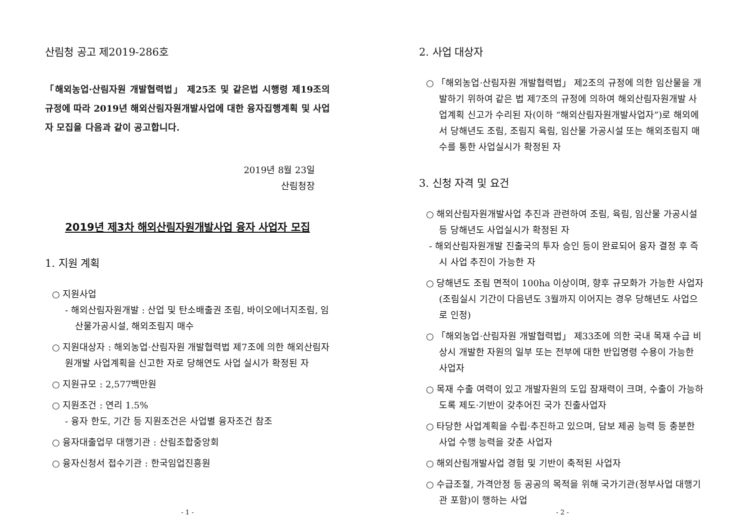산림청 공고 제2019-286호
「해외농업·산림자원 개발협력법」 제25조 및 같은법 시행령 제19조의 규정에 따라 2019년 해외산림자원개발사업에 대한 융자집행계획 및 사업자 모집을 다음과 같이 공고합니다.
2019년 8월 23일
산림청장
2019년 제3차 해외산림자원개발사업 융자 사업자 모집
1. 지원 계획
○ 지원사업
- 해외산림자원개발 : 산업 및 탄소배출권 조림, 바이오에너지조림, 임산물가공시설, 해외조림지 매수
○ 지원대상자 : 해외농업·산림자원 개발협력법 제7조에 의한 해외산림자원개발 사업계획을 신고한 자로 당해연도 사업 실시가 확정된 자
○ 지원규모 : 2,577백만원
○ 지원조건 : 연리 1.5%
- 융자 한도, 기간 등 지원조건은 사업별 융자조건 참조
○ 융자대출업무 대행기관 : 산림조합중앙회
○ 융자신청서 접수기관 : 한국임업진흥원
- 1 -
2. 사업 대상자
○ 「해외농업·산림자원 개발협력법」 제2조의 규정에 의한 임산물을 개발하기 위하여 같은 법 제7조의 규정에 의하여 해외산림자원개발 사업계획 신고가 수리된 자(이하 “해외산림자원개발사업자”)로 해외에서 당해년도 조림, 조림지 육림, 임산물 가공시설 또는 해외조림지 매수를 통한 사업실시가 확정된 자
3. 신청 자격 및 요건
○ 해외산림자원개발사업 추진과 관련하여 조림, 육림, 임산물 가공시설 등 당해년도 사업실시가 확정된 자
- 해외산림자원개발 진출국의 투자 승인 등이 완료되어 융자 결정 후 즉시 사업 추진이 가능한 자
○ 당해년도 조림 면적이 100ha 이상이며, 향후 규모화가 가능한 사업자(조림실시 기간이 다음년도 3월까지 이어지는 경우 당해년도 사업으로 인정)
○ 「해외농업·산림자원 개발협력법」 제33조에 의한 국내 목재 수급 비상시 개발한 자원의 일부 또는 전부에 대한 반입명령 수용이 가능한 사업자
○ 목재 수출 여력이 있고 개발자원의 도입 잠재력이 크며, 수출이 가능하도록 제도·기반이 갖추어진 국가 진출사업자
○ 타당한 사업계획을 수립·추진하고 있으며, 담보 제공 능력 등 충분한 사업 수행 능력을 갖춘 사업자
○ 해외산림개발사업 경험 및 기반이 축적된 사업자
○ 수급조절, 가격안정 등 공공의 목적을 위해 국가기관(정부사업 대행기관 포함)이 행하는 사업
- 2 -